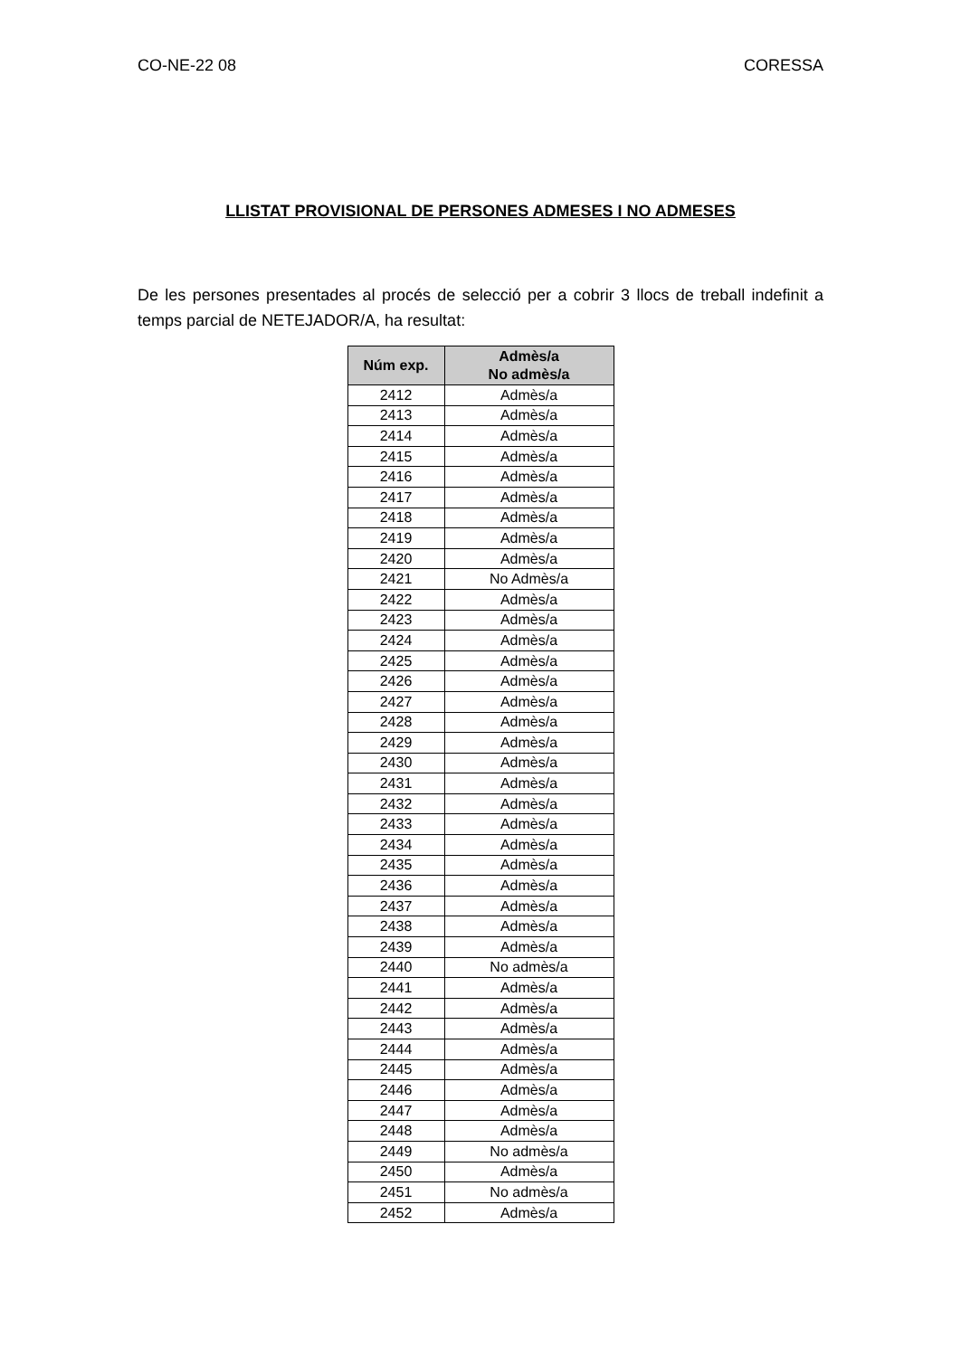CO-NE-22 08 CORESSA
LLISTAT PROVISIONAL DE PERSONES ADMESES I NO ADMESES
De les persones presentades al procés de selecció per a cobrir 3 llocs de treball indefinit a temps parcial de NETEJADOR/A, ha resultat:
| Núm exp. | Admès/a No admès/a |
| --- | --- |
| 2412 | Admès/a |
| 2413 | Admès/a |
| 2414 | Admès/a |
| 2415 | Admès/a |
| 2416 | Admès/a |
| 2417 | Admès/a |
| 2418 | Admès/a |
| 2419 | Admès/a |
| 2420 | Admès/a |
| 2421 | No Admès/a |
| 2422 | Admès/a |
| 2423 | Admès/a |
| 2424 | Admès/a |
| 2425 | Admès/a |
| 2426 | Admès/a |
| 2427 | Admès/a |
| 2428 | Admès/a |
| 2429 | Admès/a |
| 2430 | Admès/a |
| 2431 | Admès/a |
| 2432 | Admès/a |
| 2433 | Admès/a |
| 2434 | Admès/a |
| 2435 | Admès/a |
| 2436 | Admès/a |
| 2437 | Admès/a |
| 2438 | Admès/a |
| 2439 | Admès/a |
| 2440 | No admès/a |
| 2441 | Admès/a |
| 2442 | Admès/a |
| 2443 | Admès/a |
| 2444 | Admès/a |
| 2445 | Admès/a |
| 2446 | Admès/a |
| 2447 | Admès/a |
| 2448 | Admès/a |
| 2449 | No admès/a |
| 2450 | Admès/a |
| 2451 | No admès/a |
| 2452 | Admès/a |